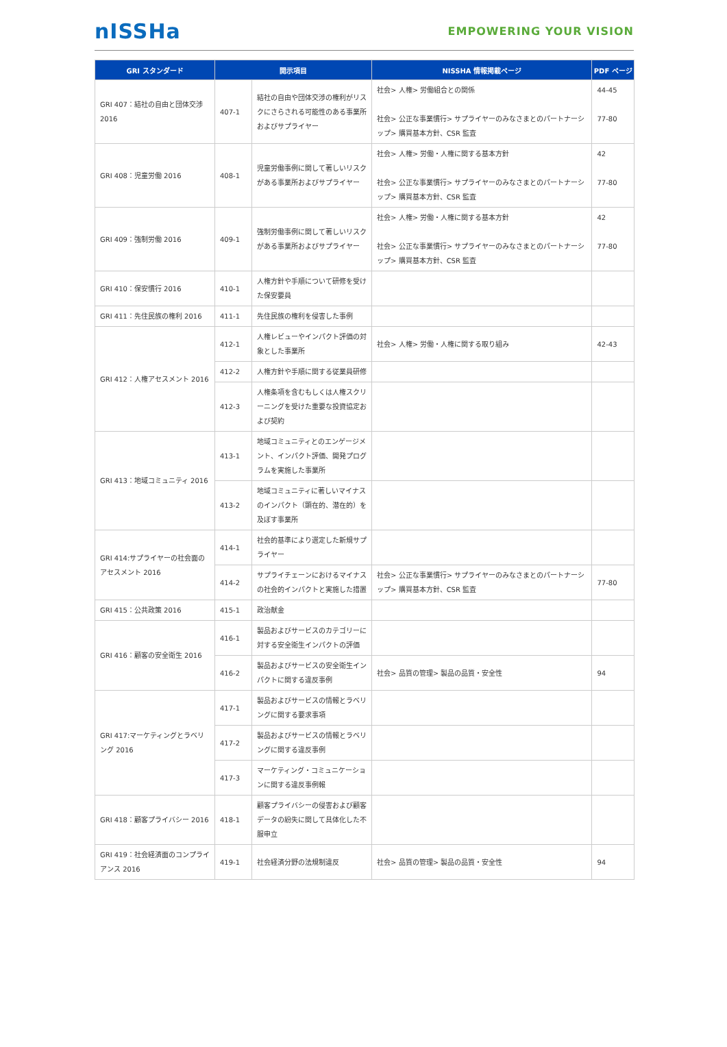nISSHa
EMPOWERING YOUR VISION
| GRI スタンダード | 開示項目 | | NISSHA 情報掲載ページ | PDF ページ |
| --- | --- | --- | --- | --- |
| GRI 407：結社の自由と団体交渉 2016 | 407-1 | 結社の自由や団体交渉の権利がリスクにさらされる可能性のある事業所およびサプライヤー | 社会> 人権> 労働組合との関係 社会> 公正な事業慣行> サプライヤーのみなさまとのパートナーシップ> 購買基本方針、CSR 監査 | 44-45 77-80 |
| GRI 408：児童労働 2016 | 408-1 | 児童労働事例に関して著しいリスクがある事業所およびサプライヤー | 社会> 人権> 労働・人権に関する基本方針 社会> 公正な事業慣行> サプライヤーのみなさまとのパートナーシップ> 購買基本方針、CSR 監査 | 42 77-80 |
| GRI 409：強制労働 2016 | 409-1 | 強制労働事例に関して著しいリスクがある事業所およびサプライヤー | 社会> 人権> 労働・人権に関する基本方針 社会> 公正な事業慣行> サプライヤーのみなさまとのパートナーシップ> 購買基本方針、CSR 監査 | 42 77-80 |
| GRI 410：保安慣行 2016 | 410-1 | 人権方針や手順について研修を受けた保安要員 | | |
| GRI 411：先住民族の権利 2016 | 411-1 | 先住民族の権利を侵害した事例 | | |
| GRI 412：人権アセスメント 2016 | 412-1 | 人権レビューやインパクト評価の対象とした事業所 | 社会> 人権> 労働・人権に関する取り組み | 42-43 |
| | 412-2 | 人権方針や手順に関する従業員研修 | | |
| | 412-3 | 人権条項を含むもしくは人権スクリーニングを受けた重要な投資協定および契約 | | |
| GRI 413：地域コミュニティ 2016 | 413-1 | 地域コミュニティとのエンゲージメント、インパクト評価、開発プログラムを実施した事業所 | | |
| | 413-2 | 地域コミュニティに著しいマイナスのインパクト（顕在的、潜在的）を及ぼす事業所 | | |
| GRI 414:サプライヤーの社会面のアセスメント 2016 | 414-1 | 社会的基準により選定した新規サプライヤー | | |
| | 414-2 | サプライチェーンにおけるマイナスの社会的インパクトと実施した措置 | 社会> 公正な事業慣行> サプライヤーのみなさまとのパートナーシップ> 購買基本方針、CSR 監査 | 77-80 |
| GRI 415：公共政策 2016 | 415-1 | 政治献金 | | |
| GRI 416：顧客の安全衛生 2016 | 416-1 | 製品およびサービスのカテゴリーに対する安全衛生インパクトの評価 | | |
| | 416-2 | 製品およびサービスの安全衛生インパクトに関する違反事例 | 社会> 品質の管理> 製品の品質・安全性 | 94 |
| GRI 417:マーケティングとラベリング 2016 | 417-1 | 製品およびサービスの情報とラベリングに関する要求事項 | | |
| | 417-2 | 製品およびサービスの情報とラベリングに関する違反事例 | | |
| | 417-3 | マーケティング・コミュニケーションに関する違反事例報 | | |
| GRI 418：顧客プライバシー 2016 | 418-1 | 顧客プライバシーの侵害および顧客データの紛失に関して具体化した不服申立 | | |
| GRI 419：社会経済面のコンプライアンス 2016 | 419-1 | 社会経済分野の法規制違反 | 社会> 品質の管理> 製品の品質・安全性 | 94 |